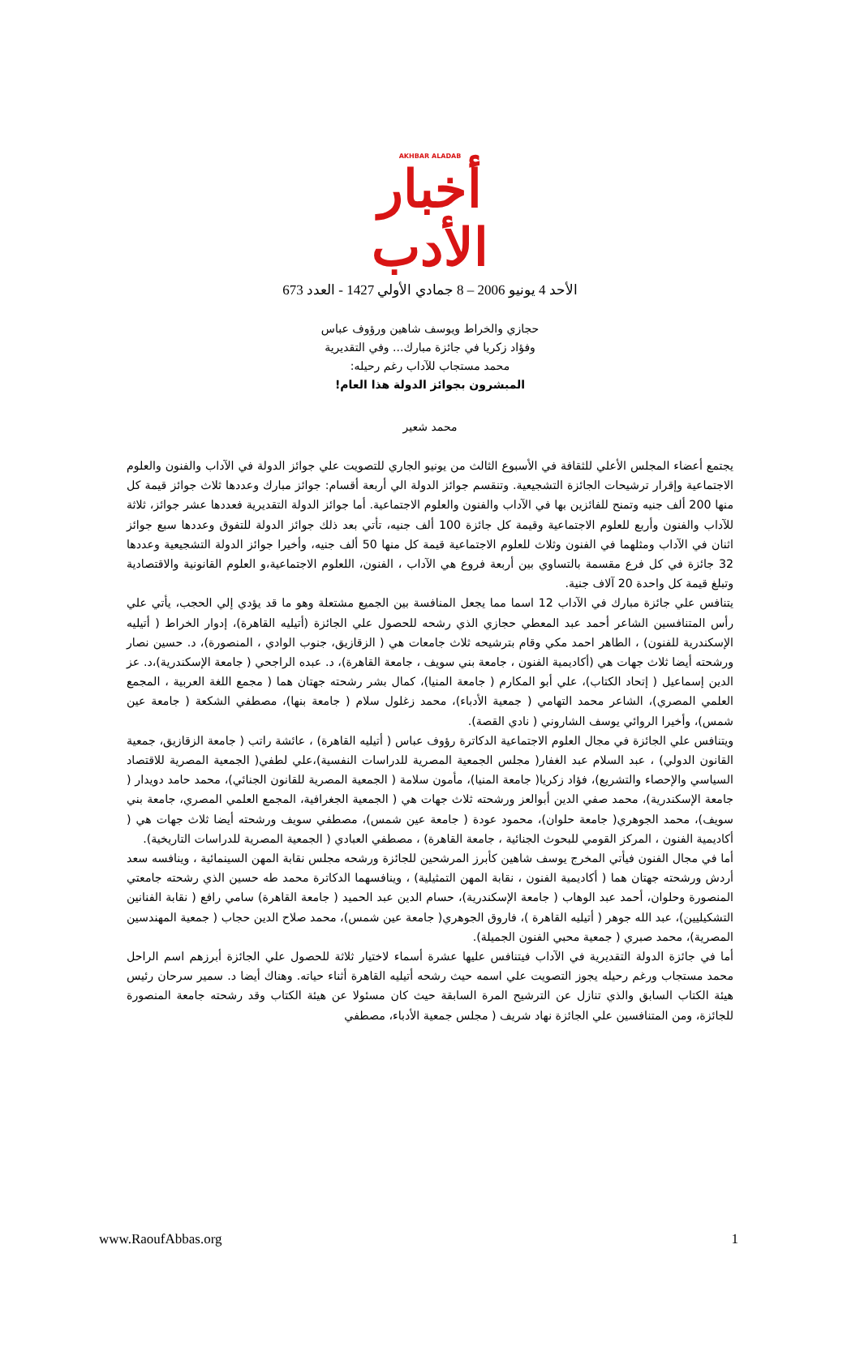AKHBAR ALADAB
أخبار الأدب
الأحد 4 يونيو 2006 – 8 جمادي الأولي 1427 - العدد 673
حجازي والخراط ويوسف شاهين ورؤوف عباس
وفؤاد زكريا في جائزة مبارك... وفي التقديرية
محمد مستجاب للآداب رغم رحيله:
المبشرون بجوائز الدولة هذا العام!
محمد شعير
يجتمع أعضاء المجلس الأعلي للثقافة في الأسبوع الثالث من يونيو الجاري للتصويت علي جوائز الدولة في الآداب والفنون والعلوم الاجتماعية وإقرار ترشيحات الجائزة التشجيعية. وتنقسم جوائز الدولة الي أربعة أقسام: جوائز مبارك وعددها ثلاث جوائز قيمة كل منها 200 ألف جنيه وتمنح للفائزين بها في الآداب والفنون والعلوم الاجتماعية. أما جوائز الدولة التقديرية فعددها عشر جوائز، ثلاثة للآداب والفنون وأربع للعلوم الاجتماعية وقيمة كل جائزة 100 ألف جنيه، تأتي بعد ذلك جوائز الدولة للتفوق وعددها سبع جوائز اثنان في الآداب ومثلهما في الفنون وثلاث للعلوم الاجتماعية قيمة كل منها 50 ألف جنيه، وأخيرا جوائز الدولة التشجيعية وعددها 32 جائزة في كل فرع مقسمة بالتساوي بين أربعة فروع هي الآداب ، الفنون، اللعلوم الاجتماعية،و العلوم القانونية والاقتصادية وتبلغ قيمة كل واحدة 20 آلاف جنية.
يتنافس علي جائزة مبارك في الآداب 12 اسما مما يجعل المنافسة بين الجميع مشتعلة وهو ما قد يؤدي إلي الحجب، يأتي علي رأس المتنافسين الشاعر أحمد عبد المعطي حجازي الذي رشحه للحصول علي الجائزة (أتيليه القاهرة)، إدوار الخراط ( أتيليه الإسكندرية للفنون) ، الطاهر احمد مكي وقام بترشيحه ثلاث جامعات هي ( الزقازيق، جنوب الوادي ، المنصورة)، د. حسين نصار ورشحته أيضا ثلاث جهات هي (أكاديمية الفنون ، جامعة بني سويف ، جامعة القاهرة)، د. عبده الراجحي ( جامعة الإسكندرية)،د. عز الدين إسماعيل ( إتحاد الكتاب)، علي أبو المكارم ( جامعة المنيا)، كمال بشر رشحته جهتان هما ( مجمع اللغة العربية ، المجمع العلمي المصري)، الشاعر محمد التهامي ( جمعية الأدباء)، محمد زغلول سلام ( جامعة بنها)، مصطفي الشكعة ( جامعة عين شمس)، وأخيرا الروائي يوسف الشاروني ( نادي القصة).
ويتنافس علي الجائزة في مجال العلوم الاجتماعية الدكاترة رؤوف عباس ( أتيليه القاهرة) ، عائشة راتب ( جامعة الزقازيق، جمعية القانون الدولي) ، عبد السلام عبد الغفار( مجلس الجمعية المصرية للدراسات النفسية)،علي لطفي( الجمعية المصرية للاقتصاد السياسي والإحصاء والتشريع)، فؤاد زكريا( جامعة المنيا)، مأمون سلامة ( الجمعية المصرية للقانون الجنائي)، محمد حامد دويدار ( جامعة الإسكندرية)، محمد صفي الدين أبوالعز ورشحته ثلاث جهات هي ( الجمعية الجغرافية، المجمع العلمي المصري، جامعة بني سويف)، محمد الجوهري( جامعة حلوان)، محمود عودة ( جامعة عين شمس)، مصطفي سويف ورشحته أيضا ثلاث جهات هي ( أكاديمية الفنون ، المركز القومي للبحوث الجنائية ، جامعة القاهرة) ، مصطفي العبادي ( الجمعية المصرية للدراسات التاريخية).
أما في مجال الفنون فيأتي المخرج يوسف شاهين كأبرز المرشحين للجائزة ورشحه مجلس نقابة المهن السينمائية ، وينافسه سعد أردش ورشحته جهتان هما ( أكاديمية الفنون ، نقابة المهن التمثيلية) ، وينافسهما الدكاترة محمد طه حسين الذي رشحته جامعتي المنصورة وحلوان، أحمد عبد الوهاب ( جامعة الإسكندرية)، حسام الدين عبد الحميد ( جامعة القاهرة) سامي رافع ( نقابة الفنانين التشكيليين)، عبد الله جوهر ( أتيليه القاهرة )، فاروق الجوهري( جامعة عين شمس)، محمد صلاح الدين حجاب ( جمعية المهندسين المصرية)، محمد صبري ( جمعية محبي الفنون الجميلة).
أما في جائزة الدولة التقديرية في الآداب فيتنافس عليها عشرة أسماء لاختيار ثلاثة للحصول علي الجائزة أبرزهم اسم الراحل محمد مستجاب ورغم رحيله يجوز التصويت علي اسمه حيث رشحه أتيليه القاهرة أثناء حياته. وهناك أيضا د. سمير سرحان رئيس هيئة الكتاب السابق والذي تنازل عن الترشيح المرة السابقة حيث كان مسئولا عن هيئة الكتاب وقد رشحته جامعة المنصورة للجائزة، ومن المتنافسين علي الجائزة نهاد شريف ( مجلس جمعية الأدباء، مصطفي
www.RaoufAbbas.org 1